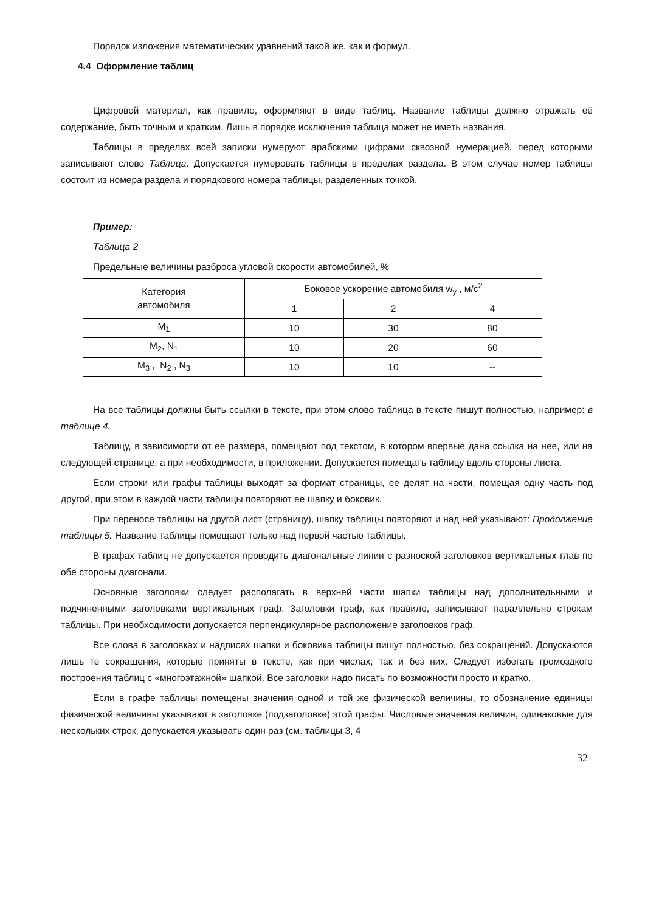Порядок изложения математических уравнений такой же, как и формул.
4.4 Оформление таблиц
Цифровой материал, как правило, оформляют в виде таблиц. Название таблицы должно отражать её содержание, быть точным и кратким. Лишь в порядке исключения таблица может не иметь названия.
Таблицы в пределах всей записки нумеруют арабскими цифрами сквозной нумерацией, перед которыми записывают слово Таблица. Допускается нумеровать таблицы в пределах раздела. В этом случае номер таблицы состоит из номера раздела и порядкового номера таблицы, разделенных точкой.
Пример:
Таблица 2
Предельные величины разброса угловой скорости автомобилей, %
| Категория автомобиля | Боковое ускорение автомобиля w<sub>y</sub> , м/с<sup>2</sup> | | |
| | 1 | 2 | 4 |
| M<sub>1</sub> | 10 | 30 | 80 |
| M<sub>2</sub>, N<sub>1</sub> | 10 | 20 | 60 |
| M<sub>3</sub> , N<sub>2</sub> , N<sub>3</sub> | 10 | 10 | -- |
На все таблицы должны быть ссылки в тексте, при этом слово таблица в тексте пишут полностью, например: в таблице 4.
Таблицу, в зависимости от ее размера, помещают под текстом, в котором впервые дана ссылка на нее, или на следующей странице, а при необходимости, в приложении. Допускается помещать таблицу вдоль стороны листа.
Если строки или графы таблицы выходят за формат страницы, ее делят на части, помещая одну часть под другой, при этом в каждой части таблицы повторяют ее шапку и боковик.
При переносе таблицы на другой лист (страницу), шапку таблицы повторяют и над ней указывают: Продолжение таблицы 5. Название таблицы помещают только над первой частью таблицы.
В графах таблиц не допускается проводить диагональные линии с разноской заголовков вертикальных глав по обе стороны диагонали.
Основные заголовки следует располагать в верхней части шапки таблицы над дополнительными и подчиненными заголовками вертикальных граф. Заголовки граф, как правило, записывают параллельно строкам таблицы. При необходимости допускается перпендикулярное расположение заголовков граф.
Все слова в заголовках и надписях шапки и боковика таблицы пишут полностью, без сокращений. Допускаются лишь те сокращения, которые приняты в тексте, как при числах, так и без них. Следует избегать громоздкого построения таблиц с «многоэтажной» шапкой. Все заголовки надо писать по возможности просто и кратко.
Если в графе таблицы помещены значения одной и той же физической величины, то обозначение единицы физической величины указывают в заголовке (подзаголовке) этой графы. Числовые значения величин, одинаковые для нескольких строк, допускается указывать один раз (см. таблицы 3, 4
32